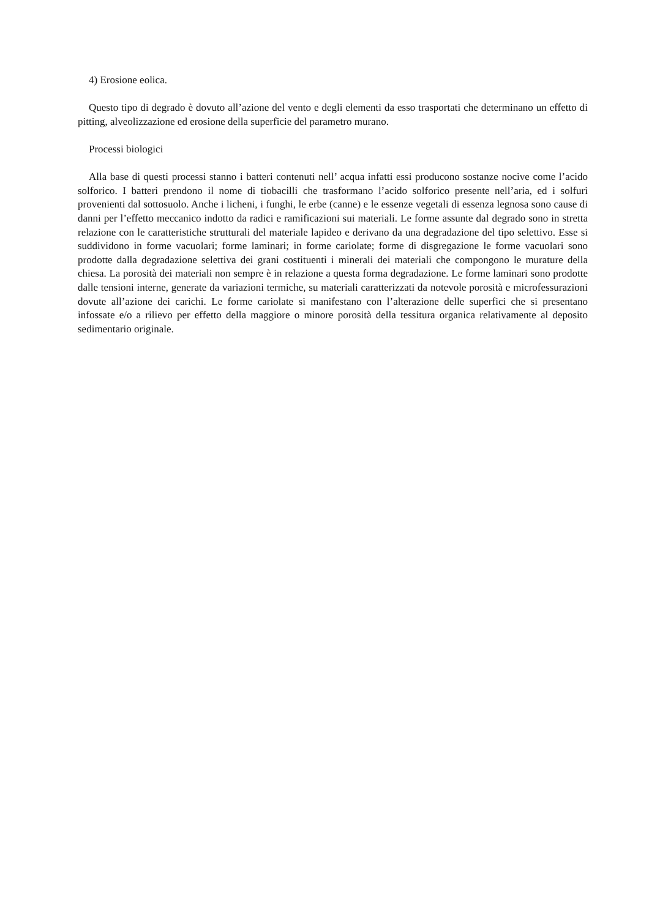4) Erosione eolica.
Questo tipo di degrado è dovuto all’azione del vento e degli elementi da esso trasportati che determinano un effetto di pitting, alveolizzazione ed erosione della superficie del parametro murano.
Processi biologici
Alla base di questi processi stanno i batteri contenuti nell’ acqua infatti essi producono sostanze nocive come l’acido solforico. I batteri prendono il nome di tiobacilli che trasformano l’acido solforico presente nell’aria, ed i solfuri provenienti dal sottosuolo. Anche i licheni, i funghi, le erbe (canne) e le essenze vegetali di essenza legnosa sono cause di danni per l’effetto meccanico indotto da radici e ramificazioni sui materiali. Le forme assunte dal degrado sono in stretta relazione con le caratteristiche strutturali del materiale lapideo e derivano da una degradazione del tipo selettivo. Esse si suddividono in forme vacuolari; forme laminari; in forme cariolate; forme di disgregazione le forme vacuolari sono prodotte dalla degradazione selettiva dei grani costituenti i minerali dei materiali che compongono le murature della chiesa. La porosità dei materiali non sempre è in relazione a questa forma degradazione. Le forme laminari sono prodotte dalle tensioni interne, generate da variazioni termiche, su materiali caratterizzati da notevole porosità e microfessurazioni dovute all’azione dei carichi. Le forme cariolate si manifestano con l’alterazione delle superfici che si presentano infossate e/o a rilievo per effetto della maggiore o minore porosità della tessitura organica relativamente al deposito sedimentario originale.